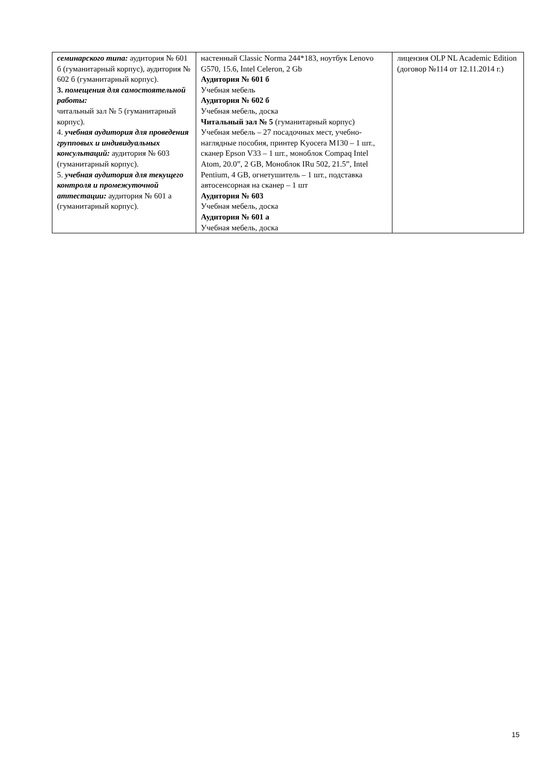| семинарского типа: аудитория № 601 б (гуманитарный корпус), аудитория № 602 б (гуманитарный корпус). 3. помещения для самостоятельной работы: читальный зал № 5 (гуманитарный корпус). 4. учебная аудитория для проведения групповых и индивидуальных консультаций: аудитория № 603 (гуманитарный корпус). 5. учебная аудитория для текущего контроля и промежуточной аттестации: аудитория № 601 а (гуманитарный корпус). | настенный Classic Norma 244*183, ноутбук Lenovo G570, 15.6, Intel Celeron, 2 Gb Аудитория № 601 б Учебная мебель Аудитория № 602 б Учебная мебель, доска Читальный зал № 5 (гуманитарный корпус) Учебная мебель – 27 посадочных мест, учебно-наглядные пособия, принтер Kyocera M130 – 1 шт., сканер Epson V33 – 1 шт., моноблок Compaq Intel Atom, 20.0”, 2 GB, Моноблок IRu 502, 21.5”, Intel Pentium, 4 GB, огнетушитель – 1 шт., подставка автосенсорная на сканер – 1 шт Аудитория № 603 Учебная мебель, доска Аудитория № 601 а Учебная мебель, доска | лицензия OLP NL Academic Edition (договор №114 от 12.11.2014 г.) |
15